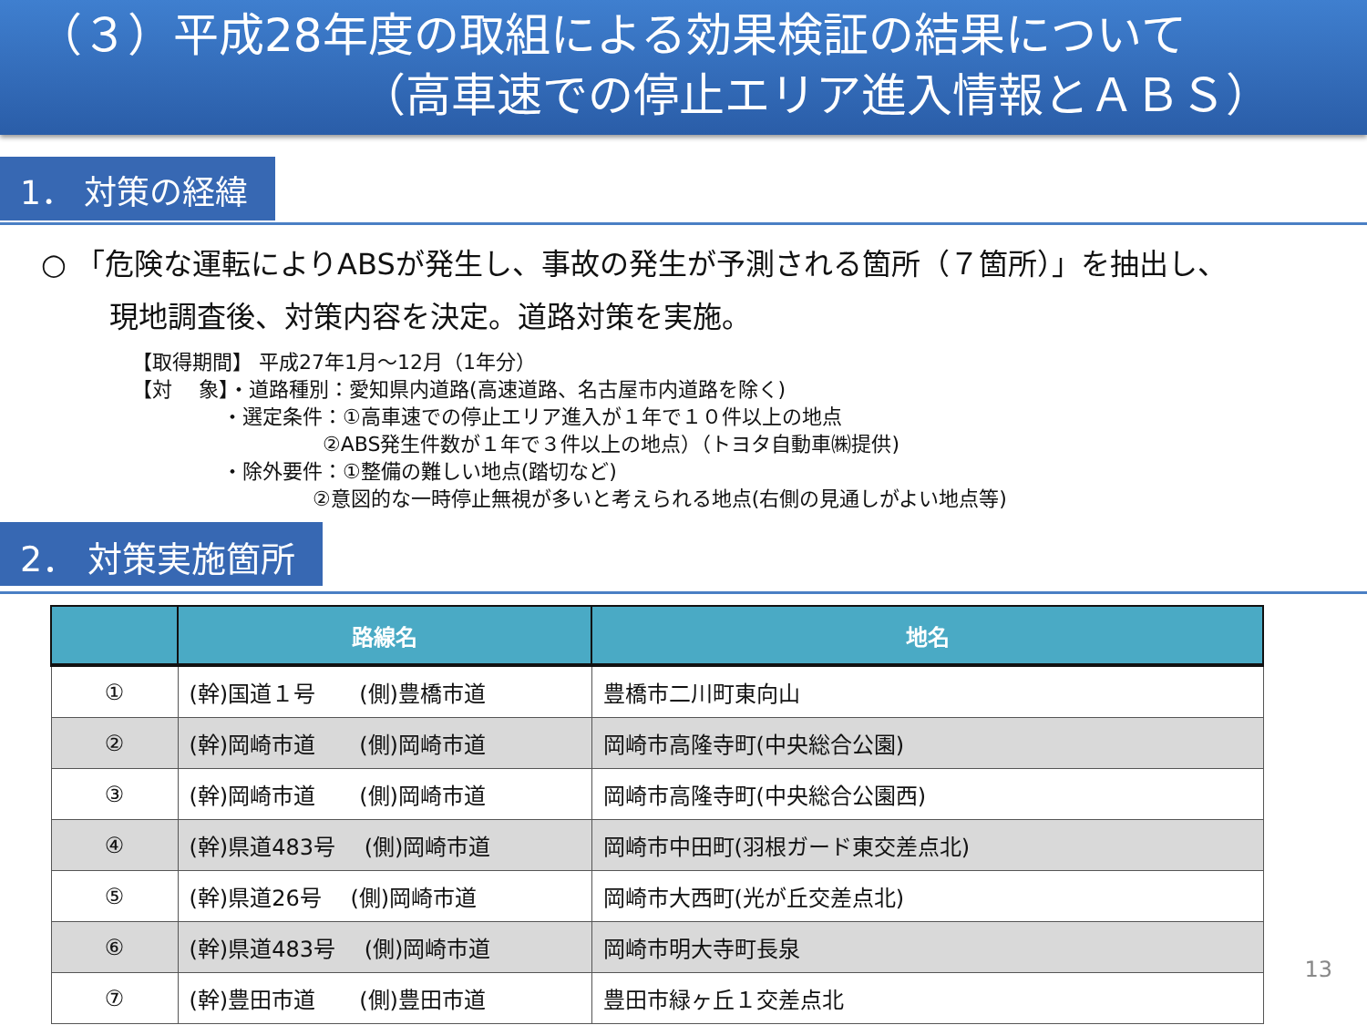（３）平成28年度の取組による効果検証の結果について
（高車速での停止エリア進入情報とＡＢＳ）
1． 対策の経緯
○ 「危険な運転によりABSが発生し、事故の発生が予測される箇所（７箇所）」を抽出し、
現地調査後、対策内容を決定。道路対策を実施。
【取得期間】 平成27年1月～12月（1年分）
【対　 象】・道路種別：愛知県内道路(高速道路、名古屋市内道路を除く)
     ・選定条件：①高車速での停止エリア進入が１年で１０件以上の地点
          ②ABS発生件数が１年で３件以上の地点）（トヨタ自動車㈱提供)
     ・除外要件：①整備の難しい地点(踏切など)
         ②意図的な一時停止無視が多いと考えられる地点(右側の見通しがよい地点等)
2． 対策実施箇所
| | 路線名 | 地名 |
| --- | --- | --- |
| ① | (幹)国道１号 (側)豊橋市道 | 豊橋市二川町東向山 |
| ② | (幹)岡崎市道 (側)岡崎市道 | 岡崎市高隆寺町(中央総合公園) |
| ③ | (幹)岡崎市道 (側)岡崎市道 | 岡崎市高隆寺町(中央総合公園西) |
| ④ | (幹)県道483号 (側)岡崎市道 | 岡崎市中田町(羽根ガード東交差点北) |
| ⑤ | (幹)県道26号 (側)岡崎市道 | 岡崎市大西町(光が丘交差点北) |
| ⑥ | (幹)県道483号 (側)岡崎市道 | 岡崎市明大寺町長泉 |
| ⑦ | (幹)豊田市道 (側)豊田市道 | 豊田市緑ヶ丘１交差点北 |
13